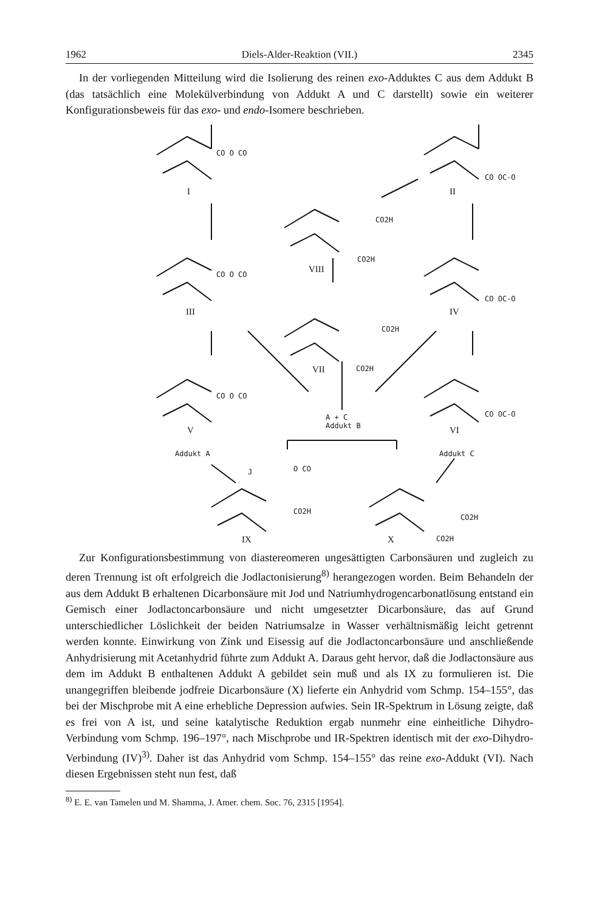1962 Diels-Alder-Reaktion (VII.) 2345
In der vorliegenden Mitteilung wird die Isolierung des reinen exo-Adduktes C aus dem Addukt B (das tatsächlich eine Molekülverbindung von Addukt A und C darstellt) sowie ein weiterer Konfigurationsbeweis für das exo- und endo-Isomere beschrieben.
CO O CO
I
CO OC-O
II
CO2H
CO2H
VIII CO O CO
III
CO OC-O
IV
CO2H
VII CO2H
CO O CO
A + C
Addukt B
CO OC-O
V VI
Addukt A Addukt C
J O CO
CO2H
CO2H
IX X CO2H
Zur Konfigurationsbestimmung von diastereomeren ungesättigten Carbonsäuren und zugleich zu deren Trennung ist oft erfolgreich die Jodlactonisierung<sup>8)</sup> herangezogen worden. Beim Behandeln der aus dem Addukt B erhaltenen Dicarbonsäure mit Jod und Natriumhydrogencarbonatlösung entstand ein Gemisch einer Jodlactoncarbonsäure und nicht umgesetzter Dicarbonsäure, das auf Grund unterschiedlicher Löslichkeit der beiden Natriumsalze in Wasser verhältnismäßig leicht getrennt werden konnte. Einwirkung von Zink und Eisessig auf die Jodlactoncarbonsäure und anschließende Anhydrisierung mit Acetanhydrid führte zum Addukt A. Daraus geht hervor, daß die Jodlactonsäure aus dem im Addukt B enthaltenen Addukt A gebildet sein muß und als IX zu formulieren ist. Die unangegriffen bleibende jodfreie Dicarbonsäure (X) lieferte ein Anhydrid vom Schmp. 154–155°, das bei der Mischprobe mit A eine erhebliche Depression aufwies. Sein IR-Spektrum in Lösung zeigte, daß es frei von A ist, und seine katalytische Reduktion ergab nunmehr eine einheitliche Dihydro-Verbindung vom Schmp. 196–197°, nach Mischprobe und IR-Spektren identisch mit der exo-Dihydro-Verbindung (IV)<sup>3)</sup>. Daher ist das Anhydrid vom Schmp. 154–155° das reine exo-Addukt (VI). Nach diesen Ergebnissen steht nun fest, daß
<sup>8)</sup> E. E. van Tamelen und M. Shamma, J. Amer. chem. Soc. 76, 2315 [1954].